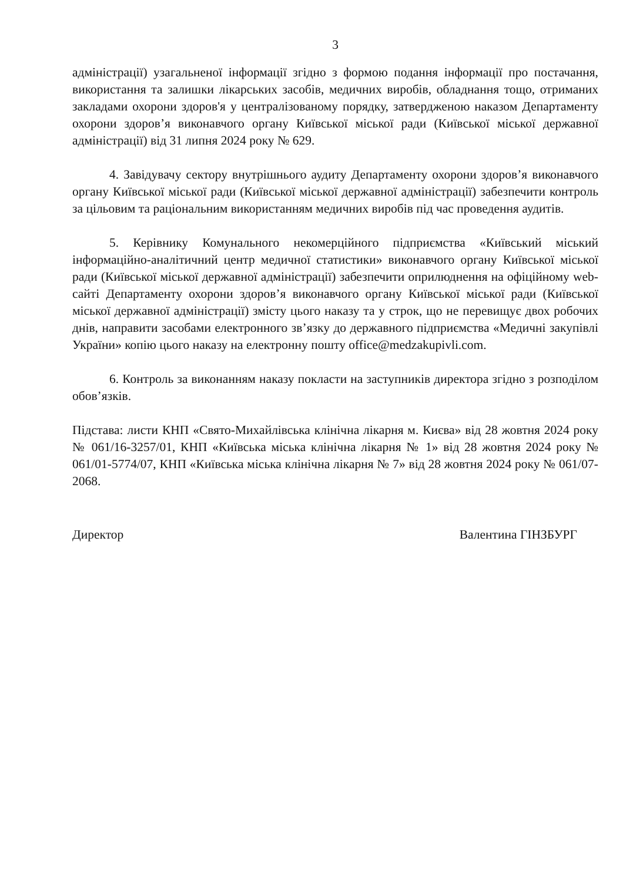3
адміністрації) узагальненої інформації згідно з формою подання інформації про постачання, використання та залишки лікарських засобів, медичних виробів, обладнання тощо, отриманих закладами охорони здоров'я у централізованому порядку, затвердженою наказом Департаменту охорони здоров’я виконавчого органу Київської міської ради (Київської міської державної адміністрації) від 31 липня 2024 року № 629.
4. Завідувачу сектору внутрішнього аудиту Департаменту охорони здоров’я виконавчого органу Київської міської ради (Київської міської державної адміністрації) забезпечити контроль за цільовим та раціональним використанням медичних виробів під час проведення аудитів.
5. Керівнику Комунального некомерційного підприємства «Київський міський інформаційно-аналітичний центр медичної статистики» виконавчого органу Київської міської ради (Київської міської державної адміністрації) забезпечити оприлюднення на офіційному web-сайті Департаменту охорони здоров’я виконавчого органу Київської міської ради (Київської міської державної адміністрації) змісту цього наказу та у строк, що не перевищує двох робочих днів, направити засобами електронного зв’язку до державного підприємства «Медичні закупівлі України» копію цього наказу на електронну пошту office@medzakupivli.com.
6. Контроль за виконанням наказу покласти на заступників директора згідно з розподілом обов’язків.
Підстава: листи КНП «Свято-Михайлівська клінічна лікарня м. Києва» від 28 жовтня 2024 року № 061/16-3257/01, КНП «Київська міська клінічна лікарня № 1» від 28 жовтня 2024 року № 061/01-5774/07, КНП «Київська міська клінічна лікарня № 7» від 28 жовтня 2024 року № 061/07-2068.
Директор Валентина ГІНЗБУРГ